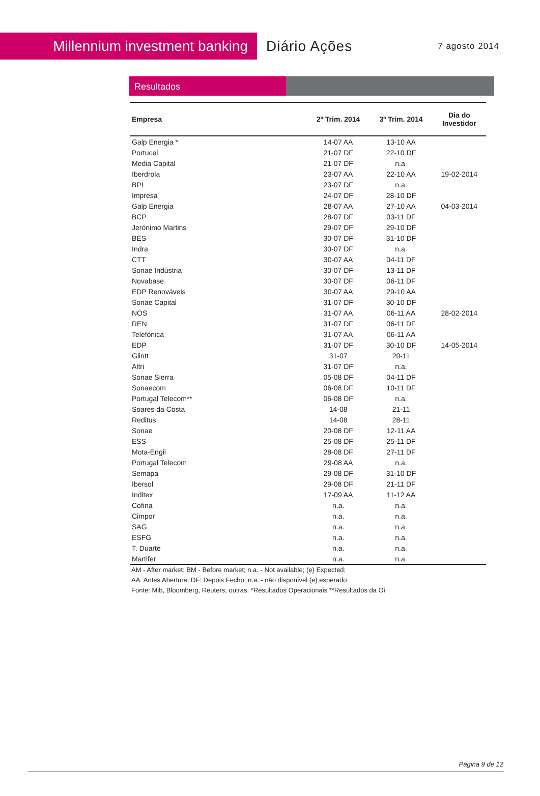Millennium investment banking
Diário Ações
7 agosto 2014
Resultados
| Empresa | 2º Trim. 2014 | 3º Trim. 2014 | Dia do Investidor |
| --- | --- | --- | --- |
| Galp Energia * | 14-07 AA | 13-10 AA | |
| Portucel | 21-07 DF | 22-10 DF | |
| Media Capital | 21-07 DF | n.a. | |
| Iberdrola | 23-07 AA | 22-10 AA | 19-02-2014 |
| BPI | 23-07 DF | n.a. | |
| Impresa | 24-07 DF | 28-10 DF | |
| Galp Energia | 28-07 AA | 27-10 AA | 04-03-2014 |
| BCP | 28-07 DF | 03-11 DF | |
| Jerónimo Martins | 29-07 DF | 29-10 DF | |
| BES | 30-07 DF | 31-10 DF | |
| Indra | 30-07 DF | n.a. | |
| CTT | 30-07 AA | 04-11 DF | |
| Sonae Indústria | 30-07 DF | 13-11 DF | |
| Novabase | 30-07 DF | 06-11 DF | |
| EDP Renováveis | 30-07 AA | 29-10 AA | |
| Sonae Capital | 31-07 DF | 30-10 DF | |
| NOS | 31-07 AA | 06-11 AA | 28-02-2014 |
| REN | 31-07 DF | 06-11 DF | |
| Telefónica | 31-07 AA | 06-11 AA | |
| EDP | 31-07 DF | 30-10 DF | 14-05-2014 |
| Glintt | 31-07 | 20-11 | |
| Altri | 31-07 DF | n.a. | |
| Sonae Sierra | 05-08 DF | 04-11 DF | |
| Sonaecom | 06-08 DF | 10-11 DF | |
| Portugal Telecom** | 06-08 DF | n.a. | |
| Soares da Costa | 14-08 | 21-11 | |
| Reditus | 14-08 | 28-11 | |
| Sonae | 20-08 DF | 12-11 AA | |
| ESS | 25-08 DF | 25-11 DF | |
| Mota-Engil | 28-08 DF | 27-11 DF | |
| Portugal Telecom | 29-08 AA | n.a. | |
| Semapa | 29-08 DF | 31-10 DF | |
| Ibersol | 29-08 DF | 21-11 DF | |
| Inditex | 17-09 AA | 11-12 AA | |
| Cofina | n.a. | n.a. | |
| Cimpor | n.a. | n.a. | |
| SAG | n.a. | n.a. | |
| ESFG | n.a. | n.a. | |
| T. Duarte | n.a. | n.a. | |
| Martifer | n.a. | n.a. | |
AM - After market; BM - Before market; n.a. - Not available; (e) Expected;
AA: Antes Abertura; DF: Depois Fecho; n.a. - não disponível (e) esperado
Fonte: Mib, Bloomberg, Reuters, outras. *Resultados Operacionais **Resultados da Oi
Página 9 de 12